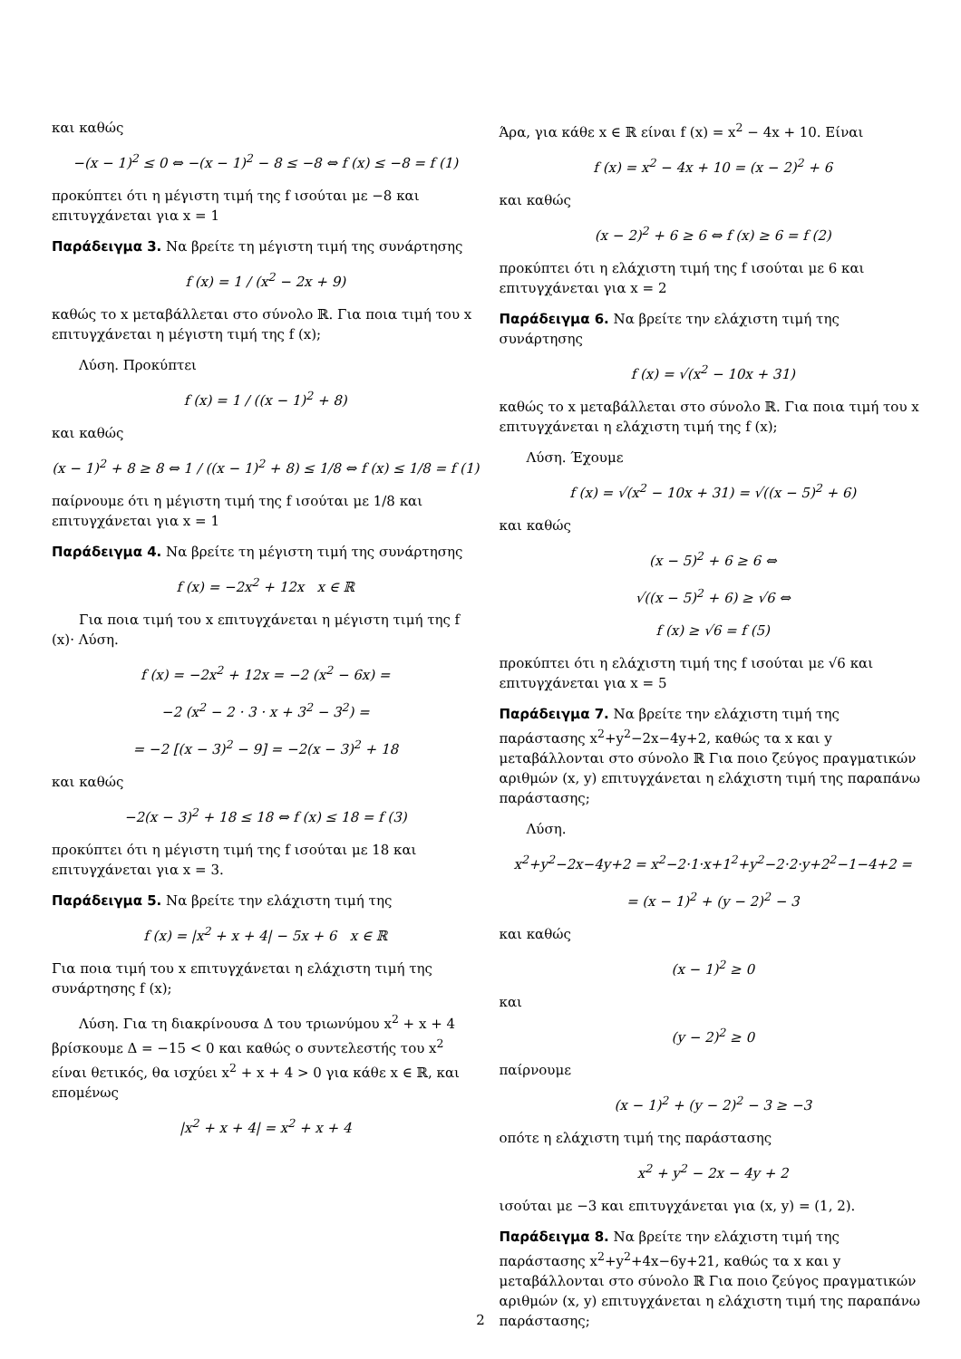και καθώς
−(x − 1)<sup>2</sup> ≤ 0 ⇔ −(x − 1)<sup>2</sup> − 8 ≤ −8 ⇔ f (x) ≤ −8 = f (1)
προκύπτει ότι η μέγιστη τιμή της f ισούται με −8 και επιτυγχάνεται για x = 1
Παράδειγμα 3. Να βρείτε τη μέγιστη τιμή της συνάρτησης
f (x) = 1 / (x<sup>2</sup> − 2x + 9)
καθώς το x μεταβάλλεται στο σύνολο ℝ. Για ποια τιμή του x επιτυγχάνεται η μέγιστη τιμή της f (x);
Λύση. Προκύπτει
f (x) = 1 / ((x − 1)<sup>2</sup> + 8)
και καθώς
(x − 1)<sup>2</sup> + 8 ≥ 8 ⇔ 1 / ((x − 1)<sup>2</sup> + 8) ≤ 1/8 ⇔ f (x) ≤ 1/8 = f (1)
παίρνουμε ότι η μέγιστη τιμή της f ισούται με 1/8 και επιτυγχάνεται για x = 1
Παράδειγμα 4. Να βρείτε τη μέγιστη τιμή της συνάρτησης
f (x) = −2x<sup>2</sup> + 12x x ∈ ℝ
Για ποια τιμή του x επιτυγχάνεται η μέγιστη τιμή της f (x)· Λύση.
f (x) = −2x<sup>2</sup> + 12x = −2 (x<sup>2</sup> − 6x) =
−2 (x<sup>2</sup> − 2 · 3 · x + 3<sup>2</sup> − 3<sup>2</sup>) =
= −2 [(x − 3)<sup>2</sup> − 9] = −2(x − 3)<sup>2</sup> + 18
και καθώς
−2(x − 3)<sup>2</sup> + 18 ≤ 18 ⇔ f (x) ≤ 18 = f (3)
προκύπτει ότι η μέγιστη τιμή της f ισούται με 18 και επιτυγχάνεται για x = 3.
Παράδειγμα 5. Να βρείτε την ελάχιστη τιμή της
f (x) = |x<sup>2</sup> + x + 4| − 5x + 6 x ∈ ℝ
Για ποια τιμή του x επιτυγχάνεται η ελάχιστη τιμή της συνάρτησης f (x);
Λύση. Για τη διακρίνουσα Δ του τριωνύμου x<sup>2</sup> + x + 4 βρίσκουμε Δ = −15 < 0 και καθώς ο συντελεστής του x<sup>2</sup> είναι θετικός, θα ισχύει x<sup>2</sup> + x + 4 > 0 για κάθε x ∈ ℝ, και επομένως
|x<sup>2</sup> + x + 4| = x<sup>2</sup> + x + 4
Άρα, για κάθε x ∈ ℝ είναι f (x) = x<sup>2</sup> − 4x + 10. Είναι
f (x) = x<sup>2</sup> − 4x + 10 = (x − 2)<sup>2</sup> + 6
και καθώς
(x − 2)<sup>2</sup> + 6 ≥ 6 ⇔ f (x) ≥ 6 = f (2)
προκύπτει ότι η ελάχιστη τιμή της f ισούται με 6 και επιτυγχάνεται για x = 2
Παράδειγμα 6. Να βρείτε την ελάχιστη τιμή της συνάρτησης
f (x) = √(x<sup>2</sup> − 10x + 31)
καθώς το x μεταβάλλεται στο σύνολο ℝ. Για ποια τιμή του x επιτυγχάνεται η ελάχιστη τιμή της f (x);
Λύση. Έχουμε
f (x) = √(x<sup>2</sup> − 10x + 31) = √((x − 5)<sup>2</sup> + 6)
και καθώς
(x − 5)<sup>2</sup> + 6 ≥ 6 ⇔
√((x − 5)<sup>2</sup> + 6) ≥ √6 ⇔
f (x) ≥ √6 = f (5)
προκύπτει ότι η ελάχιστη τιμή της f ισούται με √6 και επιτυγχάνεται για x = 5
Παράδειγμα 7. Να βρείτε την ελάχιστη τιμή της παράστασης x<sup>2</sup>+y<sup>2</sup>−2x−4y+2, καθώς τα x και y μεταβάλλονται στο σύνολο ℝ Για ποιο ζεύγος πραγματικών αριθμών (x, y) επιτυγχάνεται η ελάχιστη τιμή της παραπάνω παράστασης;
Λύση.
x<sup>2</sup>+y<sup>2</sup>−2x−4y+2 = x<sup>2</sup>−2·1·x+1<sup>2</sup>+y<sup>2</sup>−2·2·y+2<sup>2</sup>−1−4+2 =
= (x − 1)<sup>2</sup> + (y − 2)<sup>2</sup> − 3
και καθώς
(x − 1)<sup>2</sup> ≥ 0
και
(y − 2)<sup>2</sup> ≥ 0
παίρνουμε
(x − 1)<sup>2</sup> + (y − 2)<sup>2</sup> − 3 ≥ −3
οπότε η ελάχιστη τιμή της παράστασης
x<sup>2</sup> + y<sup>2</sup> − 2x − 4y + 2
ισούται με −3 και επιτυγχάνεται για (x, y) = (1, 2).
Παράδειγμα 8. Να βρείτε την ελάχιστη τιμή της παράστασης x<sup>2</sup>+y<sup>2</sup>+4x−6y+21, καθώς τα x και y μεταβάλλονται στο σύνολο ℝ Για ποιο ζεύγος πραγματικών αριθμών (x, y) επιτυγχάνεται η ελάχιστη τιμή της παραπάνω παράστασης;
2